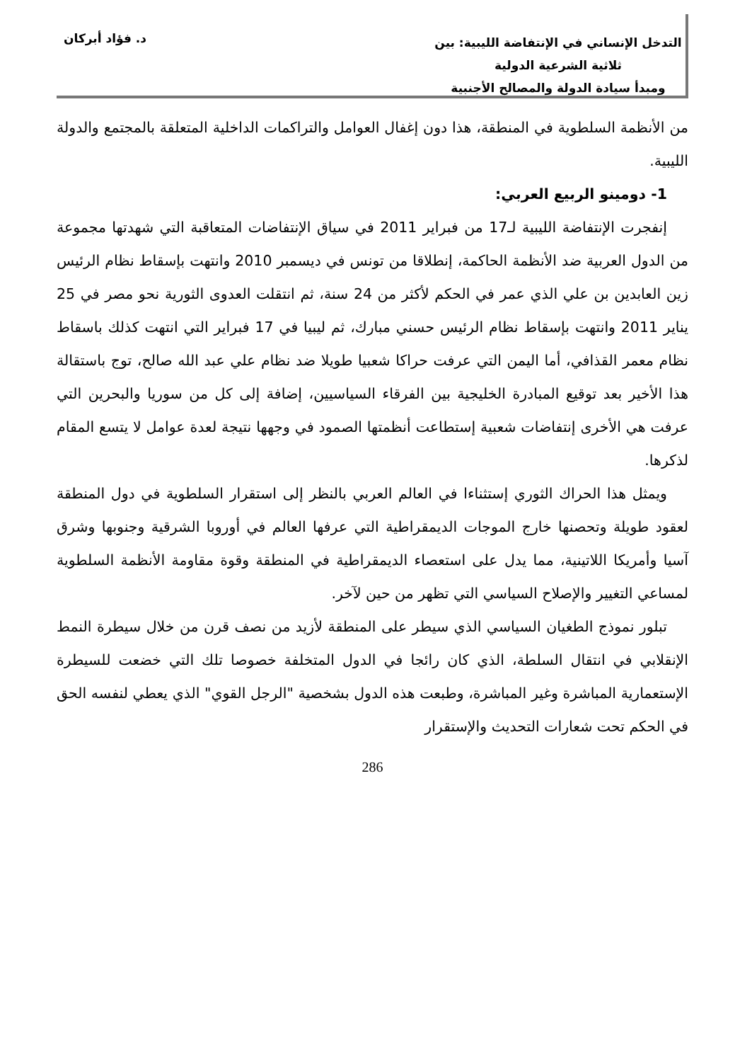التدخل الإنساني في الإنتفاضة الليبية: بين ثلاثية الشرعية الدولية
ومبدأ سيادة الدولة والمصالح الأجنبية
د. فؤاد أبركان
من الأنظمة السلطوية في المنطقة، هذا دون إغفال العوامل والتراكمات الداخلية المتعلقة بالمجتمع والدولة الليبية.
1- دومينو الربيع العربي:
إنفجرت الإنتفاضة الليبية لـ17 من فبراير 2011 في سياق الإنتفاضات المتعاقبة التي شهدتها مجموعة من الدول العربية ضد الأنظمة الحاكمة، إنطلاقا من تونس في ديسمبر 2010 وانتهت بإسقاط نظام الرئيس زين العابدين بن علي الذي عمر في الحكم لأكثر من 24 سنة، ثم انتقلت العدوى الثورية نحو مصر في 25 يناير 2011 وانتهت بإسقاط نظام الرئيس حسني مبارك، ثم ليبيا في 17 فبراير التي انتهت كذلك باسقاط نظام معمر القذافي، أما اليمن التي عرفت حراكا شعبيا طويلا ضد نظام علي عبد الله صالح، توج باستقالة هذا الأخير بعد توقيع المبادرة الخليجية بين الفرقاء السياسيين، إضافة إلى كل من سوريا والبحرين التي عرفت هي الأخرى إنتفاضات شعبية إستطاعت أنظمتها الصمود في وجهها نتيجة لعدة عوامل لا يتسع المقام لذكرها.
ويمثل هذا الحراك الثوري إستثناءا في العالم العربي بالنظر إلى استقرار السلطوية في دول المنطقة لعقود طويلة وتحصنها خارج الموجات الديمقراطية التي عرفها العالم في أوروبا الشرقية وجنوبها وشرق آسيا وأمريكا اللاتينية، مما يدل على استعصاء الديمقراطية في المنطقة وقوة مقاومة الأنظمة السلطوية لمساعي التغيير والإصلاح السياسي التي تظهر من حين لآخر.
تبلور نموذج الطغيان السياسي الذي سيطر على المنطقة لأزيد من نصف قرن من خلال سيطرة النمط الإنقلابي في انتقال السلطة، الذي كان رائجا في الدول المتخلفة خصوصا تلك التي خضعت للسيطرة الإستعمارية المباشرة وغير المباشرة، وطبعت هذه الدول بشخصية "الرجل القوي" الذي يعطي لنفسه الحق في الحكم تحت شعارات التحديث والإستقرار
286